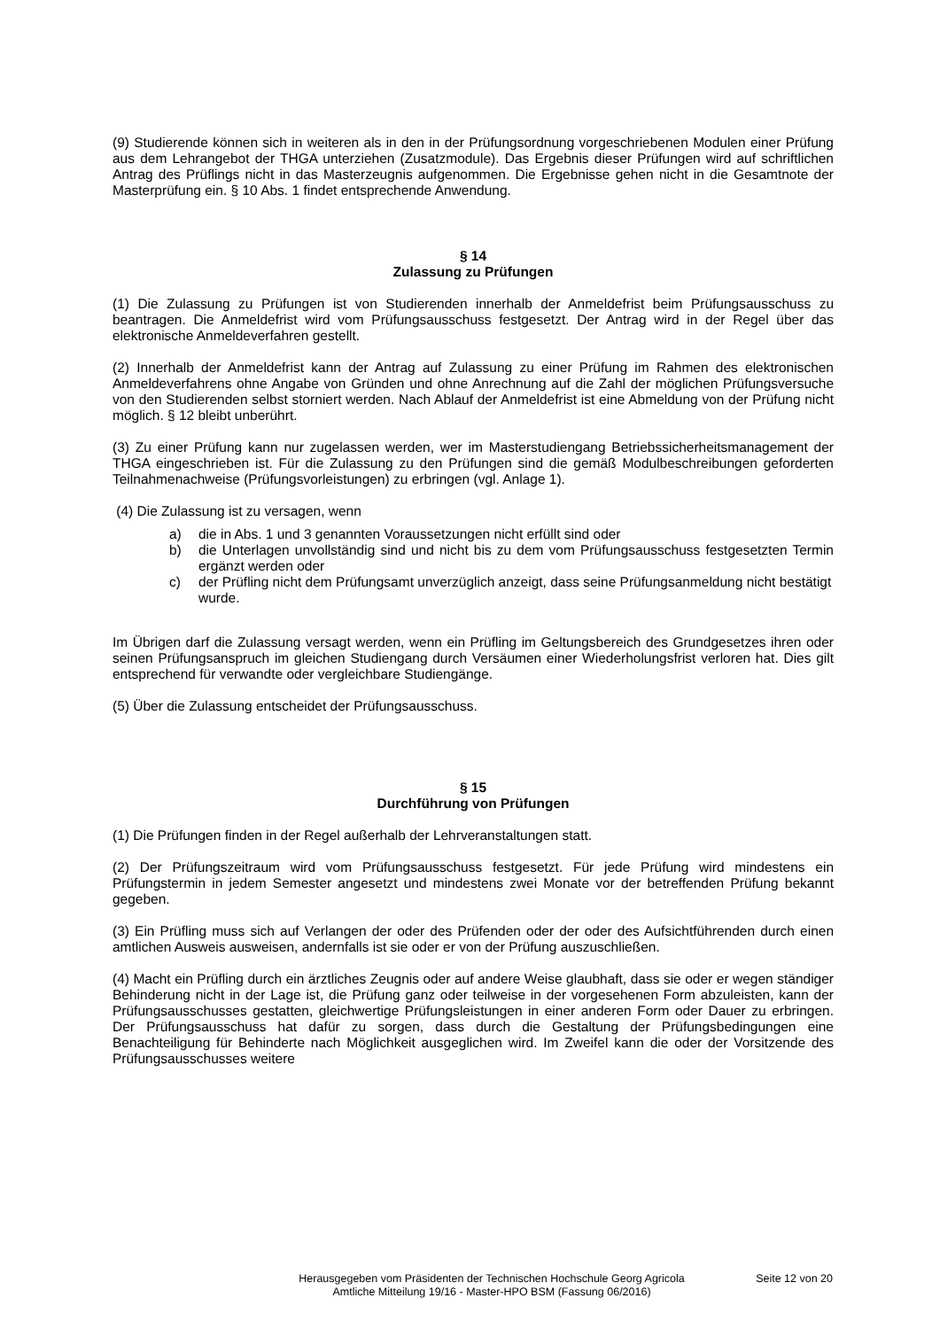(9) Studierende können sich in weiteren als in den in der Prüfungsordnung vorgeschriebenen Modulen einer Prüfung aus dem Lehrangebot der THGA unterziehen (Zusatzmodule). Das Ergebnis dieser Prüfungen wird auf schriftlichen Antrag des Prüflings nicht in das Masterzeugnis aufgenommen. Die Ergebnisse gehen nicht in die Gesamtnote der Masterprüfung ein. § 10 Abs. 1 findet entsprechende Anwendung.
§ 14
Zulassung zu Prüfungen
(1) Die Zulassung zu Prüfungen ist von Studierenden innerhalb der Anmeldefrist beim Prüfungsausschuss zu beantragen. Die Anmeldefrist wird vom Prüfungsausschuss festgesetzt. Der Antrag wird in der Regel über das elektronische Anmeldeverfahren gestellt.
(2) Innerhalb der Anmeldefrist kann der Antrag auf Zulassung zu einer Prüfung im Rahmen des elektronischen Anmeldeverfahrens ohne Angabe von Gründen und ohne Anrechnung auf die Zahl der möglichen Prüfungsversuche von den Studierenden selbst storniert werden. Nach Ablauf der Anmeldefrist ist eine Abmeldung von der Prüfung nicht möglich. § 12 bleibt unberührt.
(3) Zu einer Prüfung kann nur zugelassen werden, wer im Masterstudiengang Betriebssicherheitsmanagement der THGA eingeschrieben ist. Für die Zulassung zu den Prüfungen sind die gemäß Modulbeschreibungen geforderten Teilnahmenachweise (Prüfungsvorleistungen) zu erbringen (vgl. Anlage 1).
(4) Die Zulassung ist zu versagen, wenn
a) die in Abs. 1 und 3 genannten Voraussetzungen nicht erfüllt sind oder
b) die Unterlagen unvollständig sind und nicht bis zu dem vom Prüfungsausschuss festgesetzten Termin ergänzt werden oder
c) der Prüfling nicht dem Prüfungsamt unverzüglich anzeigt, dass seine Prüfungsanmeldung nicht bestätigt wurde.
Im Übrigen darf die Zulassung versagt werden, wenn ein Prüfling im Geltungsbereich des Grundgesetzes ihren oder seinen Prüfungsanspruch im gleichen Studiengang durch Versäumen einer Wiederholungsfrist verloren hat. Dies gilt entsprechend für verwandte oder vergleichbare Studiengänge.
(5) Über die Zulassung entscheidet der Prüfungsausschuss.
§ 15
Durchführung von Prüfungen
(1) Die Prüfungen finden in der Regel außerhalb der Lehrveranstaltungen statt.
(2) Der Prüfungszeitraum wird vom Prüfungsausschuss festgesetzt. Für jede Prüfung wird mindestens ein Prüfungstermin in jedem Semester angesetzt und mindestens zwei Monate vor der betreffenden Prüfung bekannt gegeben.
(3) Ein Prüfling muss sich auf Verlangen der oder des Prüfenden oder der oder des Aufsichtführenden durch einen amtlichen Ausweis ausweisen, andernfalls ist sie oder er von der Prüfung auszuschließen.
(4) Macht ein Prüfling durch ein ärztliches Zeugnis oder auf andere Weise glaubhaft, dass sie oder er wegen ständiger Behinderung nicht in der Lage ist, die Prüfung ganz oder teilweise in der vorgesehenen Form abzuleisten, kann der Prüfungsausschusses gestatten, gleichwertige Prüfungsleistungen in einer anderen Form oder Dauer zu erbringen. Der Prüfungsausschuss hat dafür zu sorgen, dass durch die Gestaltung der Prüfungsbedingungen eine Benachteiligung für Behinderte nach Möglichkeit ausgeglichen wird. Im Zweifel kann die oder der Vorsitzende des Prüfungsausschusses weitere
Herausgegeben vom Präsidenten der Technischen Hochschule Georg Agricola
Amtliche Mitteilung 19/16 - Master-HPO BSM (Fassung 06/2016)
Seite 12 von 20